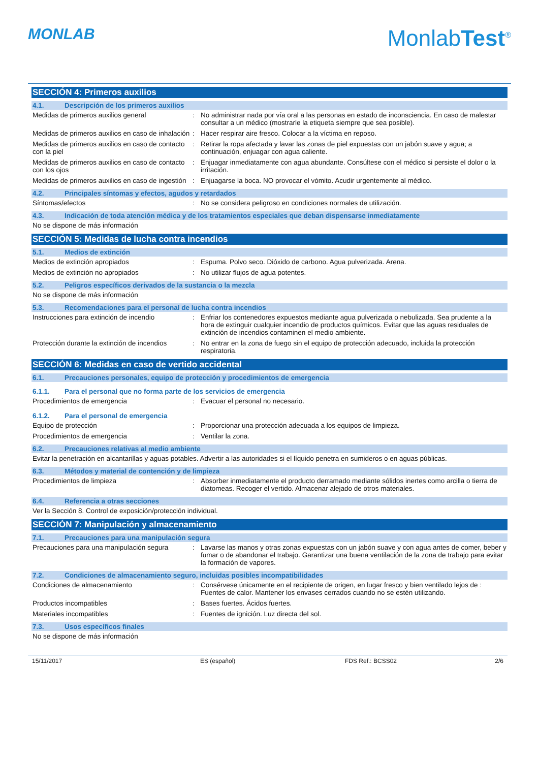MONLAB
MonlabTest<sup>®</sup>
SECCIÓN 4: Primeros auxilios
4.1. Descripción de los primeros auxilios
Medidas de primeros auxilios general : No administrar nada por vía oral a las personas en estado de inconsciencia. En caso de malestar consultar a un médico (mostrarle la etiqueta siempre que sea posible).
Medidas de primeros auxilios en caso de inhalación
: Hacer respirar aire fresco. Colocar a la víctima en reposo.
Medidas de primeros auxilios en caso de contacto con la piel
: Retirar la ropa afectada y lavar las zonas de piel expuestas con un jabón suave y agua; a continuación, enjuagar con agua caliente.
Medidas de primeros auxilios en caso de contacto con los ojos
: Enjuagar inmediatamente con agua abundante. Consúltese con el médico si persiste el dolor o la irritación.
Medidas de primeros auxilios en caso de ingestión
: Enjuagarse la boca. NO provocar el vómito. Acudir urgentemente al médico.
4.2. Principales síntomas y efectos, agudos y retardados
Síntomas/efectos : No se considera peligroso en condiciones normales de utilización.
4.3. Indicación de toda atención médica y de los tratamientos especiales que deban dispensarse inmediatamente
No se dispone de más información
SECCIÓN 5: Medidas de lucha contra incendios
5.1. Medios de extinción
Medios de extinción apropiados : Espuma. Polvo seco. Dióxido de carbono. Agua pulverizada. Arena.
Medios de extinción no apropiados : No utilizar flujos de agua potentes.
5.2. Peligros específicos derivados de la sustancia o la mezcla
No se dispone de más información
5.3. Recomendaciones para el personal de lucha contra incendios
Instrucciones para extinción de incendio
: Enfriar los contenedores expuestos mediante agua pulverizada o nebulizada. Sea prudente a la hora de extinguir cualquier incendio de productos químicos. Evitar que las aguas residuales de extinción de incendios contaminen el medio ambiente.
Protección durante la extinción de incendios
: No entrar en la zona de fuego sin el equipo de protección adecuado, incluida la protección respiratoria.
SECCIÓN 6: Medidas en caso de vertido accidental
6.1. Precauciones personales, equipo de protección y procedimientos de emergencia
6.1.1. Para el personal que no forma parte de los servicios de emergencia
Procedimientos de emergencia : Evacuar el personal no necesario.
6.1.2. Para el personal de emergencia
Equipo de protección : Proporcionar una protección adecuada a los equipos de limpieza.
Procedimientos de emergencia : Ventilar la zona.
6.2. Precauciones relativas al medio ambiente
Evitar la penetración en alcantarillas y aguas potables. Advertir a las autoridades si el líquido penetra en sumideros o en aguas públicas.
6.3. Métodos y material de contención y de limpieza
Procedimientos de limpieza : Absorber inmediatamente el producto derramado mediante sólidos inertes como arcilla o tierra de diatomeas. Recoger el vertido. Almacenar alejado de otros materiales.
6.4. Referencia a otras secciones
Ver la Sección 8. Control de exposición/protección individual.
SECCIÓN 7: Manipulación y almacenamiento
7.1. Precauciones para una manipulación segura
Precauciones para una manipulación segura
: Lavarse las manos y otras zonas expuestas con un jabón suave y con agua antes de comer, beber y fumar o de abandonar el trabajo. Garantizar una buena ventilación de la zona de trabajo para evitar la formación de vapores.
7.2. Condiciones de almacenamiento seguro, incluidas posibles incompatibilidades
Condiciones de almacenamiento : Consérvese únicamente en el recipiente de origen, en lugar fresco y bien ventilado lejos de : Fuentes de calor. Mantener los envases cerrados cuando no se estén utilizando.
Productos incompatibles : Bases fuertes. Ácidos fuertes.
Materiales incompatibles : Fuentes de ignición. Luz directa del sol.
7.3. Usos específicos finales
No se dispone de más información
15/11/2017 ES (español) FDS Ref.: BCSS02 2/6